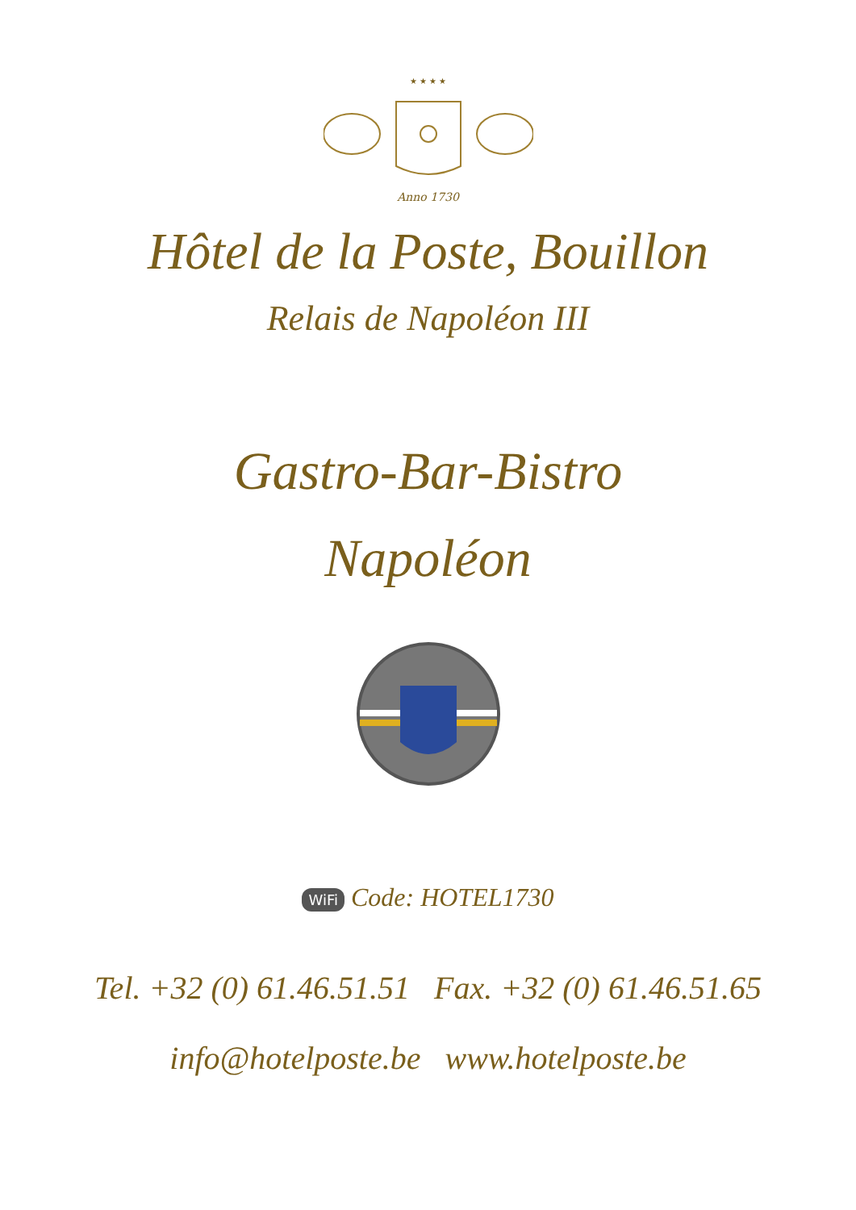★ ★ ★ ★
Anno 1730
Hôtel de la Poste, Bouillon
Relais de Napoléon III
Gastro-Bar-Bistro
Napoléon
WiFi Code: HOTEL1730
Tel. +32 (0) 61.46.51.51 Fax. +32 (0) 61.46.51.65
info@hotelposte.be www.hotelposte.be